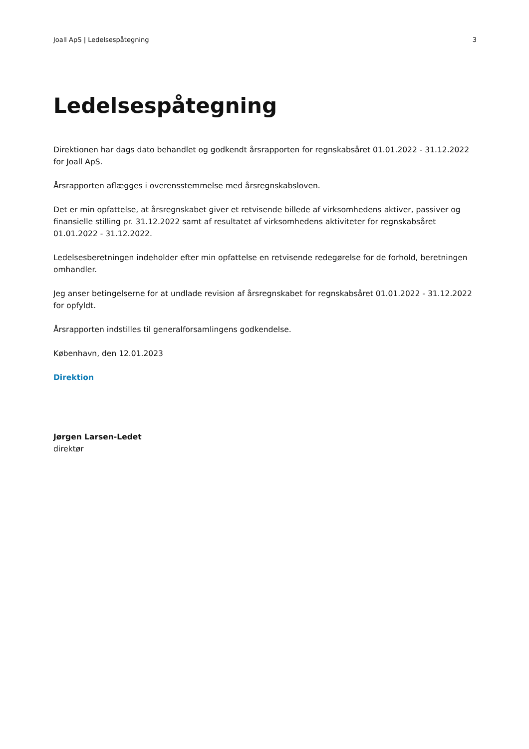Joall ApS | Ledelsespåtegning 3
Ledelsespåtegning
Direktionen har dags dato behandlet og godkendt årsrapporten for regnskabsåret 01.01.2022 - 31.12.2022 for Joall ApS.
Årsrapporten aflægges i overensstemmelse med årsregnskabsloven.
Det er min opfattelse, at årsregnskabet giver et retvisende billede af virksomhedens aktiver, passiver og finansielle stilling pr. 31.12.2022 samt af resultatet af virksomhedens aktiviteter for regnskabsåret 01.01.2022 - 31.12.2022.
Ledelsesberetningen indeholder efter min opfattelse en retvisende redegørelse for de forhold, beretningen omhandler.
Jeg anser betingelserne for at undlade revision af årsregnskabet for regnskabsåret 01.01.2022 - 31.12.2022 for opfyldt.
Årsrapporten indstilles til generalforsamlingens godkendelse.
København, den 12.01.2023
Direktion
Jørgen Larsen-Ledet
direktør